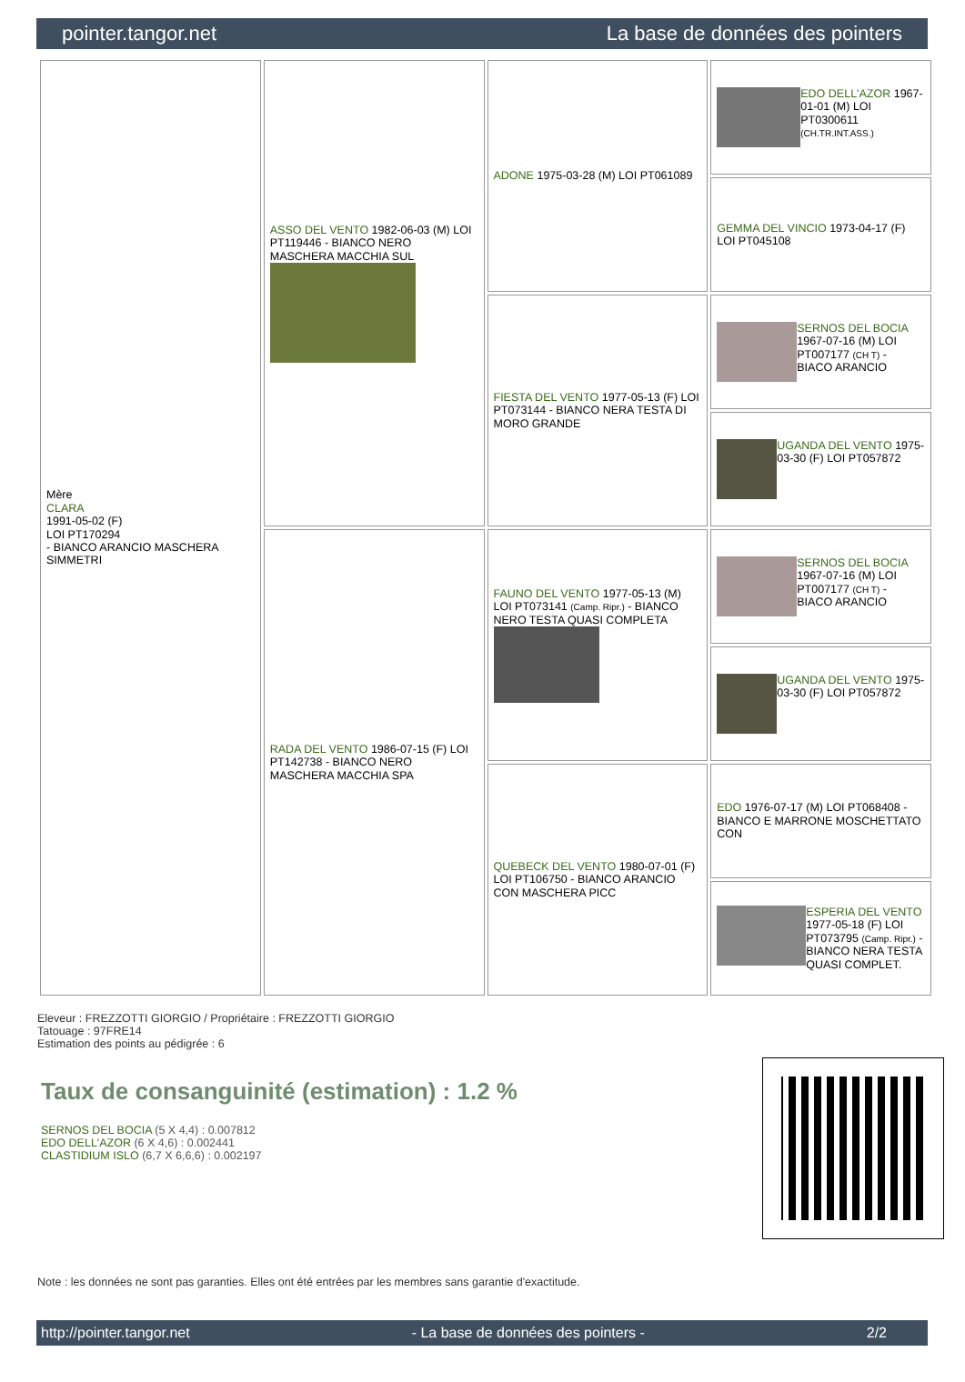pointer.tangor.net La base de données des pointers
| Mère CLARA 1991-05-02 (F) LOI PT170294 - BIANCO ARANCIO MASCHERA SIMMETRI | ASSO DEL VENTO 1982-06-03 (M) LOI PT119446 - BIANCO NERO MASCHERA MACCHIA SUL | ADONE 1975-03-28 (M) LOI PT061089 | EDO DELL'AZOR 1967-01-01 (M) LOI PT0300611 (CH.TR.INT.ASS.) |
| | | | GEMMA DEL VINCIO 1973-04-17 (F) LOI PT045108 |
| | | FIESTA DEL VENTO 1977-05-13 (F) LOI PT073144 - BIANCO NERA TESTA DI MORO GRANDE | SERNOS DEL BOCIA 1967-07-16 (M) LOI PT007177 (CH T) - BIACO ARANCIO |
| | | | UGANDA DEL VENTO 1975-03-30 (F) LOI PT057872 |
| | RADA DEL VENTO 1986-07-15 (F) LOI PT142738 - BIANCO NERO MASCHERA MACCHIA SPA | FAUNO DEL VENTO 1977-05-13 (M) LOI PT073141 (Camp. Ripr.) - BIANCO NERO TESTA QUASI COMPLETA | SERNOS DEL BOCIA 1967-07-16 (M) LOI PT007177 (CH T) - BIACO ARANCIO |
| | | | UGANDA DEL VENTO 1975-03-30 (F) LOI PT057872 |
| | | QUEBECK DEL VENTO 1980-07-01 (F) LOI PT106750 - BIANCO ARANCIO CON MASCHERA PICC | EDO 1976-07-17 (M) LOI PT068408 - BIANCO E MARRONE MOSCHETTATO CON |
| | | | ESPERIA DEL VENTO 1977-05-18 (F) LOI PT073795 (Camp. Ripr.) - BIANCO NERA TESTA QUASI COMPLET. |
Eleveur : FREZZOTTI GIORGIO / Propriétaire : FREZZOTTI GIORGIO
Tatouage : 97FRE14
Estimation des points au pédigrée : 6
Taux de consanguinité (estimation) : 1.2 %
SERNOS DEL BOCIA (5 X 4,4) : 0.007812
EDO DELL'AZOR (6 X 4,6) : 0.002441
CLASTIDIUM ISLO (6,7 X 6,6,6) : 0.002197
Note : les données ne sont pas garanties. Elles ont été entrées par les membres sans garantie d'exactitude.
http://pointer.tangor.net - La base de données des pointers - 2/2